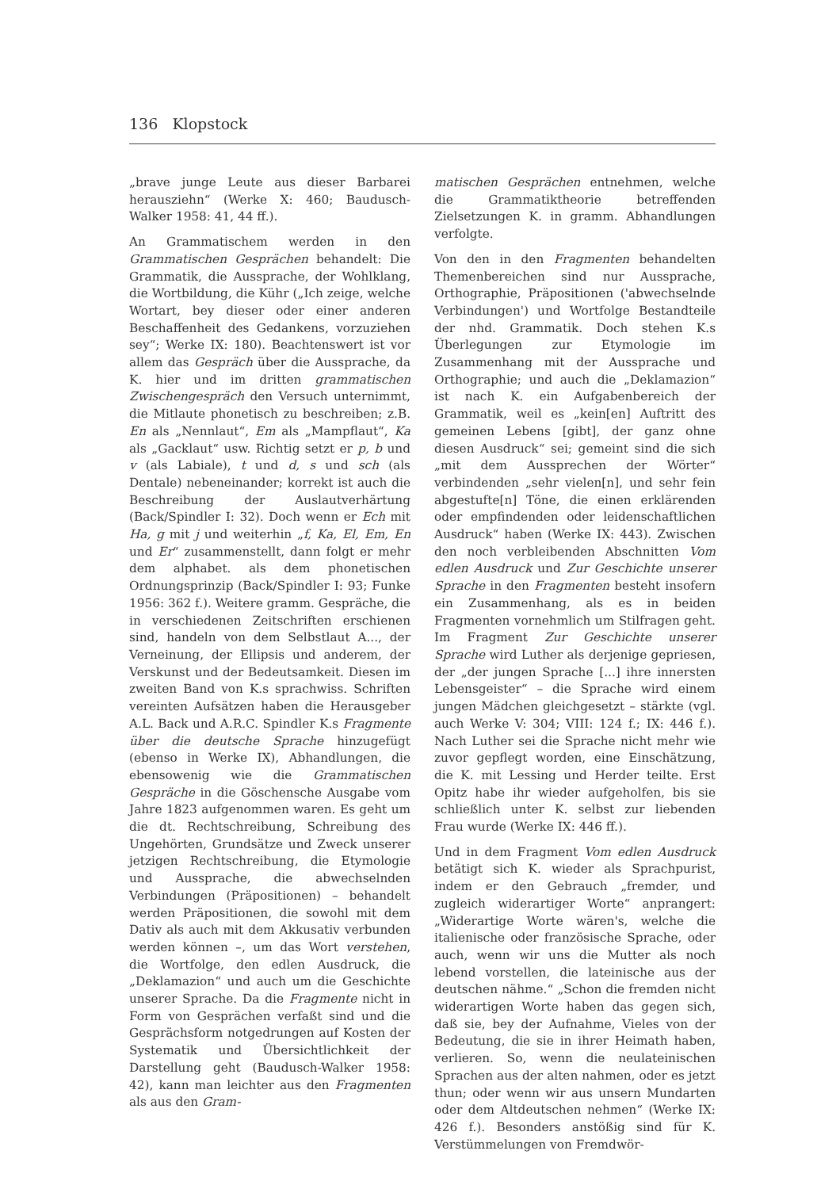136 Klopstock
„brave junge Leute aus dieser Barbarei herausziehn“ (Werke X: 460; Baudusch-Walker 1958: 41, 44 ff.).
An Grammatischem werden in den Grammatischen Gesprächen behandelt: Die Grammatik, die Aussprache, der Wohlklang, die Wortbildung, die Kühr („Ich zeige, welche Wortart, bey dieser oder einer anderen Beschaffenheit des Gedankens, vorzuziehen sey“; Werke IX: 180). Beachtenswert ist vor allem das Gespräch über die Aussprache, da K. hier und im dritten grammatischen Zwischengespräch den Versuch unternimmt, die Mitlaute phonetisch zu beschreiben; z.B. En als „Nennlaut“, Em als „Mampflaut“, Ka als „Gacklaut“ usw. Richtig setzt er p, b und v (als Labiale), t und d, s und sch (als Dentale) nebeneinander; korrekt ist auch die Beschreibung der Auslautverhärtung (Back/Spindler I: 32). Doch wenn er Ech mit Ha, g mit j und weiterhin „f, Ka, El, Em, En und Er“ zusammenstellt, dann folgt er mehr dem alphabet. als dem phonetischen Ordnungsprinzip (Back/Spindler I: 93; Funke 1956: 362 f.). Weitere gramm. Gespräche, die in verschiedenen Zeitschriften erschienen sind, handeln von dem Selbstlaut A..., der Verneinung, der Ellipsis und anderem, der Verskunst und der Bedeutsamkeit. Diesen im zweiten Band von K.s sprachwiss. Schriften vereinten Aufsätzen haben die Herausgeber A.L. Back und A.R.C. Spindler K.s Fragmente über die deutsche Sprache hinzugefügt (ebenso in Werke IX), Abhandlungen, die ebensowenig wie die Grammatischen Gespräche in die Göschensche Ausgabe vom Jahre 1823 aufgenommen waren. Es geht um die dt. Rechtschreibung, Schreibung des Ungehörten, Grundsätze und Zweck unserer jetzigen Rechtschreibung, die Etymologie und Aussprache, die abwechselnden Verbindungen (Präpositionen) – behandelt werden Präpositionen, die sowohl mit dem Dativ als auch mit dem Akkusativ verbunden werden können –, um das Wort verstehen, die Wortfolge, den edlen Ausdruck, die „Deklamazion“ und auch um die Geschichte unserer Sprache. Da die Fragmente nicht in Form von Gesprächen verfaßt sind und die Gesprächsform notgedrungen auf Kosten der Systematik und Übersichtlichkeit der Darstellung geht (Baudusch-Walker 1958: 42), kann man leichter aus den Fragmenten als aus den Gram-
matischen Gesprächen entnehmen, welche die Grammatiktheorie betreffenden Zielsetzungen K. in gramm. Abhandlungen verfolgte.
Von den in den Fragmenten behandelten Themenbereichen sind nur Aussprache, Orthographie, Präpositionen ('abwechselnde Verbindungen') und Wortfolge Bestandteile der nhd. Grammatik. Doch stehen K.s Überlegungen zur Etymologie im Zusammenhang mit der Aussprache und Orthographie; und auch die „Deklamazion“ ist nach K. ein Aufgabenbereich der Grammatik, weil es „kein[en] Auftritt des gemeinen Lebens [gibt], der ganz ohne diesen Ausdruck“ sei; gemeint sind die sich „mit dem Aussprechen der Wörter“ verbindenden „sehr vielen[n], und sehr fein abgestufte[n] Töne, die einen erklärenden oder empfindenden oder leidenschaftlichen Ausdruck“ haben (Werke IX: 443). Zwischen den noch verbleibenden Abschnitten Vom edlen Ausdruck und Zur Geschichte unserer Sprache in den Fragmenten besteht insofern ein Zusammenhang, als es in beiden Fragmenten vornehmlich um Stilfragen geht. Im Fragment Zur Geschichte unserer Sprache wird Luther als derjenige gepriesen, der „der jungen Sprache [...] ihre innersten Lebensgeister“ – die Sprache wird einem jungen Mädchen gleichgesetzt – stärkte (vgl. auch Werke V: 304; VIII: 124 f.; IX: 446 f.). Nach Luther sei die Sprache nicht mehr wie zuvor gepflegt worden, eine Einschätzung, die K. mit Lessing und Herder teilte. Erst Opitz habe ihr wieder aufgeholfen, bis sie schließlich unter K. selbst zur liebenden Frau wurde (Werke IX: 446 ff.).
Und in dem Fragment Vom edlen Ausdruck betätigt sich K. wieder als Sprachpurist, indem er den Gebrauch „fremder, und zugleich widerartiger Worte“ anprangert: „Widerartige Worte wären's, welche die italienische oder französische Sprache, oder auch, wenn wir uns die Mutter als noch lebend vorstellen, die lateinische aus der deutschen nähme.“ „Schon die fremden nicht widerartigen Worte haben das gegen sich, daß sie, bey der Aufnahme, Vieles von der Bedeutung, die sie in ihrer Heimath haben, verlieren. So, wenn die neulateinischen Sprachen aus der alten nahmen, oder es jetzt thun; oder wenn wir aus unsern Mundarten oder dem Altdeutschen nehmen“ (Werke IX: 426 f.). Besonders anstößig sind für K. Verstümmelungen von Fremdwör-